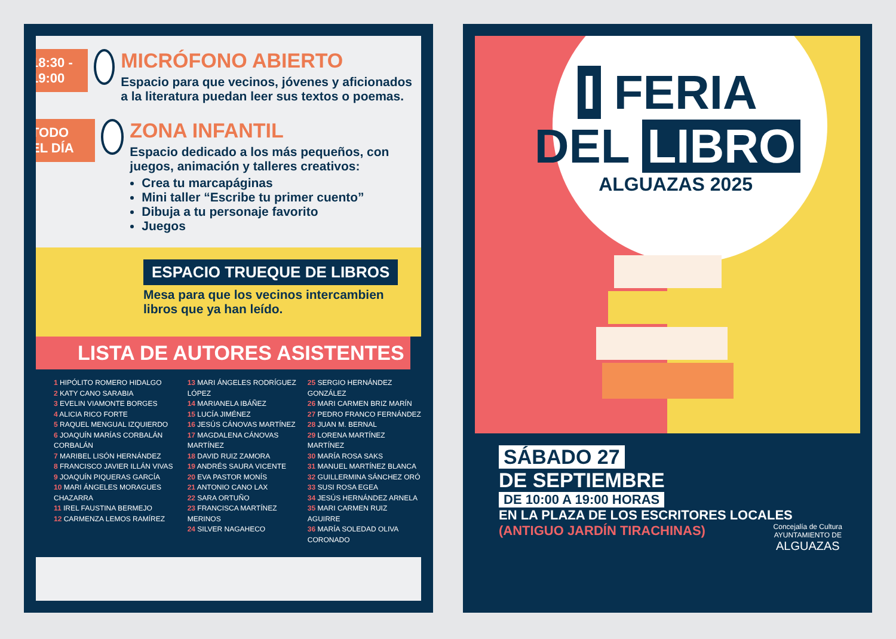18:30 - 19:00
MICRÓFONO ABIERTO
Espacio para que vecinos, jóvenes y aficionados a la literatura puedan leer sus textos o poemas.
TODO EL DÍA
ZONA INFANTIL
Espacio dedicado a los más pequeños, con juegos, animación y talleres creativos:
Crea tu marcapáginas
Mini taller “Escribe tu primer cuento”
Dibuja a tu personaje favorito
Juegos
ESPACIO TRUEQUE DE LIBROS
Mesa para que los vecinos intercambien libros que ya han leído.
LISTA DE AUTORES ASISTENTES
1 HIPÓLITO ROMERO HIDALGO
2 KATY CANO SARABIA
3 EVELIN VIAMONTE BORGES
4 ALICIA RICO FORTE
5 RAQUEL MENGUAL IZQUIERDO
6 JOAQUÍN MARÍAS CORBALÁN CORBALÁN
7 MARIBEL LISÓN HERNÁNDEZ
8 FRANCISCO JAVIER ILLÁN VIVAS
9 JOAQUÍN PIQUERAS GARCÍA
10 MARI ÁNGELES MORAGUES CHAZARRA
11 IREL FAUSTINA BERMEJO
12 CARMENZA LEMOS RAMÍREZ
13 MARI ÁNGELES RODRÍGUEZ LÓPEZ
14 MARIANELA IBÁÑEZ
15 LUCÍA JIMÉNEZ
16 JESÚS CÁNOVAS MARTÍNEZ
17 MAGDALENA CÁNOVAS MARTÍNEZ
18 DAVID RUIZ ZAMORA
19 ANDRÉS SAURA VICENTE
20 EVA PASTOR MONÍS
21 ANTONIO CANO LAX
22 SARA ORTUÑO
23 FRANCISCA MARTÍNEZ MERINOS
24 SILVER NAGAHECO
25 SERGIO HERNÁNDEZ GONZÁLEZ
26 MARI CARMEN BRIZ MARÍN
27 PEDRO FRANCO FERNÁNDEZ
28 JUAN M. BERNAL
29 LORENA MARTÍNEZ MARTÍNEZ
30 MARÍA ROSA SAKS
31 MANUEL MARTÍNEZ BLANCA
32 GUILLERMINA SÁNCHEZ ORÓ
33 SUSI ROSA EGEA
34 JESÚS HERNÁNDEZ ARNELA
35 MARI CARMEN RUIZ AGUIRRE
36 MARÍA SOLEDAD OLIVA CORONADO
I FERIA
DEL LIBRO
ALGUAZAS 2025
SÁBADO 27
DE SEPTIEMBRE
DE 10:00 A 19:00 HORAS
EN LA PLAZA DE LOS ESCRITORES LOCALES
(ANTIGUO JARDÍN TIRACHINAS)
Concejalía de Cultura
AYUNTAMIENTO DE
ALGUAZAS